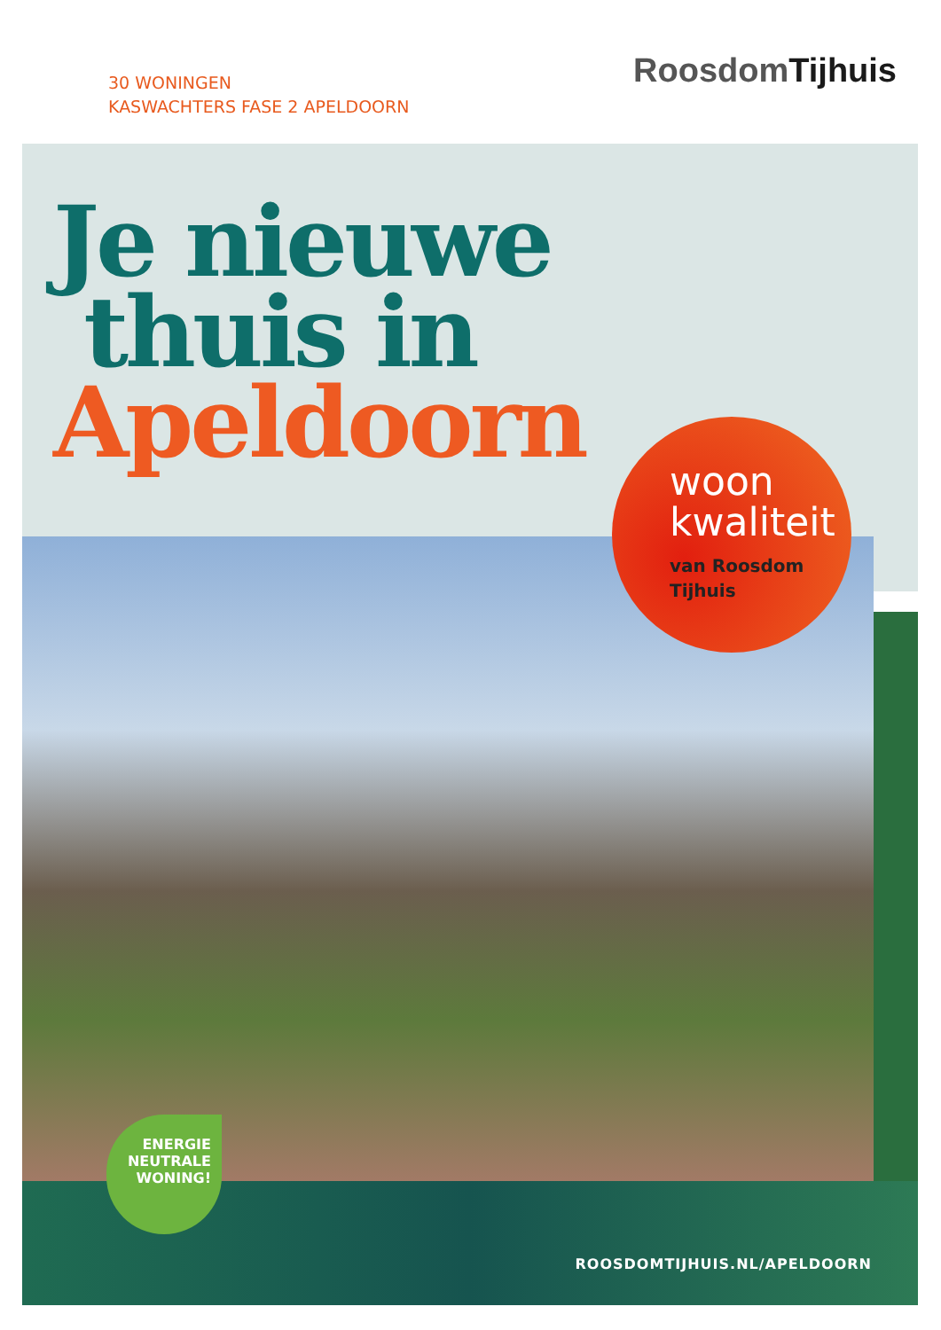30 WONINGEN
KASWACHTERS FASE 2 APELDOORN
RoosdomTijhuis
Je nieuwe
thuis in
Apeldoorn
woon
kwaliteit
van Roosdom
Tijhuis
ENERGIE
NEUTRALE
WONING!
ROOSDOMTIJHUIS.NL/APELDOORN